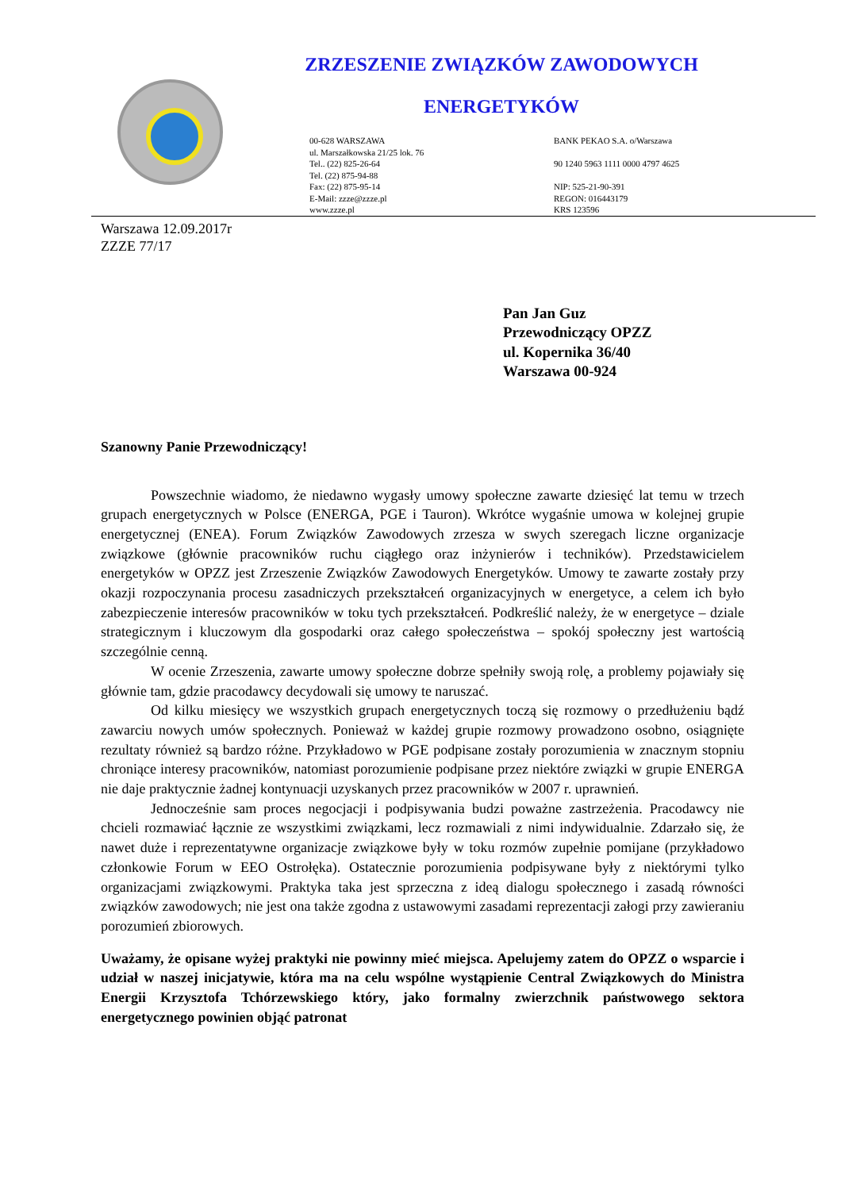ZRZESZENIE ZWIĄZKÓW ZAWODOWYCH
ENERGETYKÓW
00-628 WARSZAWA
ul. Marszałkowska 21/25 lok. 76
Tel.. (22) 825-26-64
Tel. (22) 875-94-88
Fax: (22) 875-95-14
E-Mail: zzze@zzze.pl
www.zzze.pl
BANK PEKAO S.A. o/Warszawa
90 1240 5963 1111 0000 4797 4625
NIP: 525-21-90-391
REGON: 016443179
KRS 123596
Warszawa 12.09.2017r
ZZZE 77/17
Pan Jan Guz
Przewodniczący OPZZ
ul. Kopernika 36/40
Warszawa 00-924
Szanowny Panie Przewodniczący!
Powszechnie wiadomo, że niedawno wygasły umowy społeczne zawarte dziesięć lat temu w trzech grupach energetycznych w Polsce (ENERGA, PGE i Tauron). Wkrótce wygaśnie umowa w kolejnej grupie energetycznej (ENEA). Forum Związków Zawodowych zrzesza w swych szeregach liczne organizacje związkowe (głównie pracowników ruchu ciągłego oraz inżynierów i techników). Przedstawicielem energetyków w OPZZ jest Zrzeszenie Związków Zawodowych Energetyków. Umowy te zawarte zostały przy okazji rozpoczynania procesu zasadniczych przekształceń organizacyjnych w energetyce, a celem ich było zabezpieczenie interesów pracowników w toku tych przekształceń. Podkreślić należy, że w energetyce – dziale strategicznym i kluczowym dla gospodarki oraz całego społeczeństwa – spokój społeczny jest wartością szczególnie cenną.
W ocenie Zrzeszenia, zawarte umowy społeczne dobrze spełniły swoją rolę, a problemy pojawiały się głównie tam, gdzie pracodawcy decydowali się umowy te naruszać.
Od kilku miesięcy we wszystkich grupach energetycznych toczą się rozmowy o przedłużeniu bądź zawarciu nowych umów społecznych. Ponieważ w każdej grupie rozmowy prowadzono osobno, osiągnięte rezultaty również są bardzo różne. Przykładowo w PGE podpisane zostały porozumienia w znacznym stopniu chroniące interesy pracowników, natomiast porozumienie podpisane przez niektóre związki w grupie ENERGA nie daje praktycznie żadnej kontynuacji uzyskanych przez pracowników w 2007 r. uprawnień.
Jednocześnie sam proces negocjacji i podpisywania budzi poważne zastrzeżenia. Pracodawcy nie chcieli rozmawiać łącznie ze wszystkimi związkami, lecz rozmawiali z nimi indywidualnie. Zdarzało się, że nawet duże i reprezentatywne organizacje związkowe były w toku rozmów zupełnie pomijane (przykładowo członkowie Forum w EEO Ostrołęka). Ostatecznie porozumienia podpisywane były z niektórymi tylko organizacjami związkowymi. Praktyka taka jest sprzeczna z ideą dialogu społecznego i zasadą równości związków zawodowych; nie jest ona także zgodna z ustawowymi zasadami reprezentacji załogi przy zawieraniu porozumień zbiorowych.
Uważamy, że opisane wyżej praktyki nie powinny mieć miejsca. Apelujemy zatem do OPZZ o wsparcie i udział w naszej inicjatywie, która ma na celu wspólne wystąpienie Central Związkowych do Ministra Energii Krzysztofa Tchórzewskiego który, jako formalny zwierzchnik państwowego sektora energetycznego powinien objąć patronat